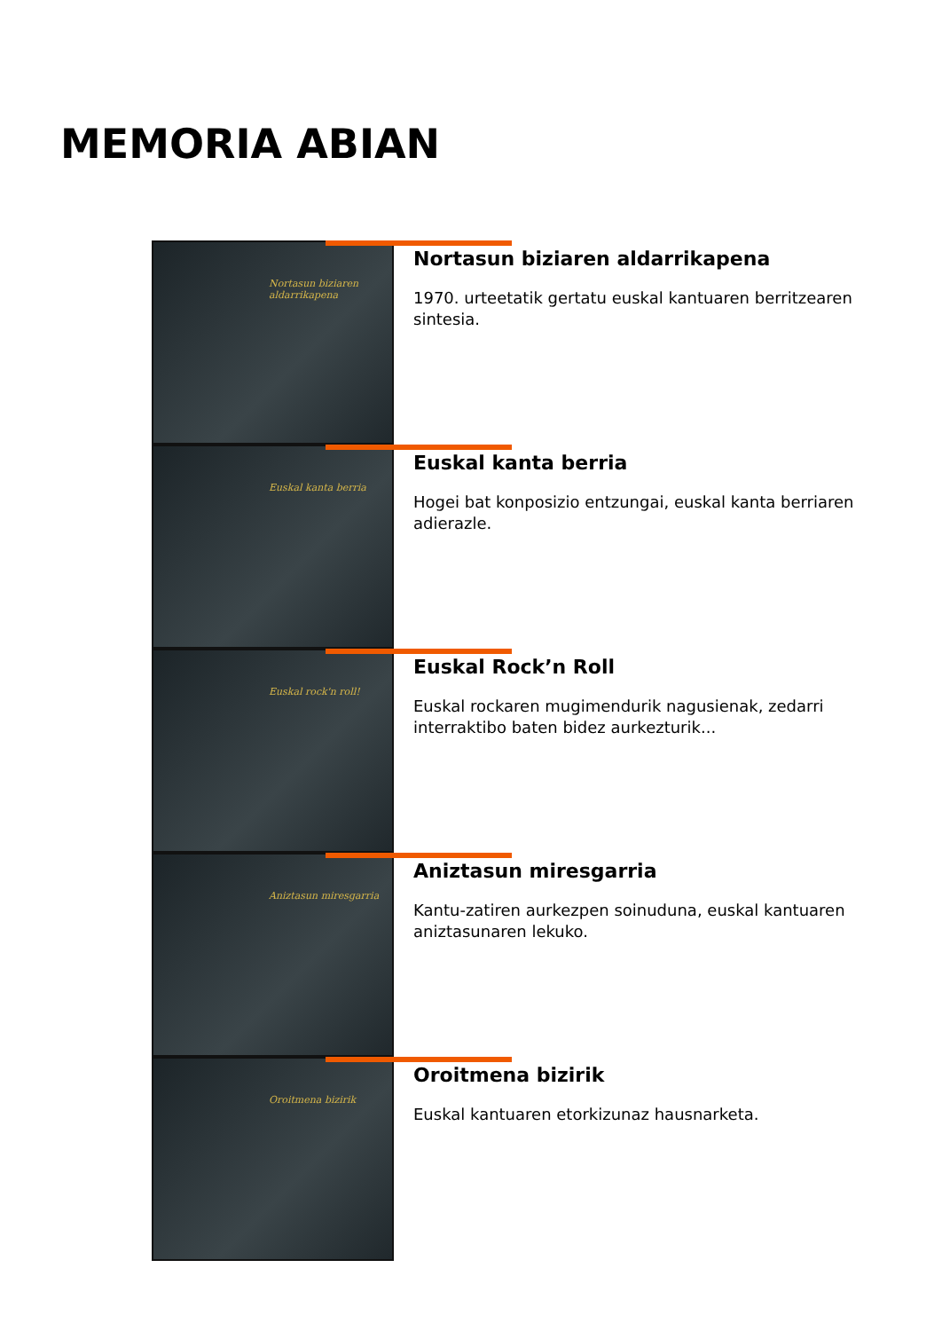MEMORIA ABIAN
Nortasun biziaren aldarrikapena
Nortasun biziaren aldarrikapena
1970. urteetatik gertatu euskal kantuaren berritzearen sintesia.
Euskal kanta berria
Euskal kanta berria
Hogei bat konposizio entzungai, euskal kanta berriaren adierazle.
Euskal rock'n roll!
Euskal Rock’n Roll
Euskal rockaren mugimendurik nagusienak, zedarri interraktibo baten bidez aurkezturik...
Aniztasun miresgarria
Aniztasun miresgarria
Kantu-zatiren aurkezpen soinuduna, euskal kantuaren aniztasunaren lekuko.
Oroitmena bizirik
Oroitmena bizirik
Euskal kantuaren etorkizunaz hausnarketa.